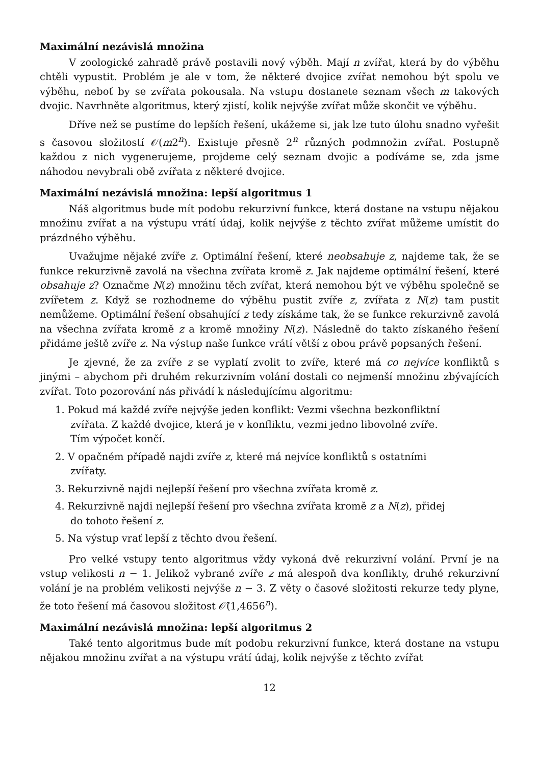Maximální nezávislá množina
V zoologické zahradě právě postavili nový výběh. Mají n zvířat, která by do výběhu chtěli vypustit. Problém je ale v tom, že některé dvojice zvířat nemohou být spolu ve výběhu, neboť by se zvířata pokousala. Na vstupu dostanete seznam všech m takových dvojic. Navrhněte algoritmus, který zjistí, kolik nejvýše zvířat může skončit ve výběhu.
Dříve než se pustíme do lepších řešení, ukážeme si, jak lze tuto úlohu snadno vyřešit s časovou složitostí 𝒪(m2<sup>n</sup>). Existuje přesně 2<sup>n</sup> různých podmnožin zvířat. Postupně každou z nich vygenerujeme, projdeme celý seznam dvojic a podíváme se, zda jsme náhodou nevybrali obě zvířata z některé dvojice.
Maximální nezávislá množina: lepší algoritmus 1
Náš algoritmus bude mít podobu rekurzivní funkce, která dostane na vstupu nějakou množinu zvířat a na výstupu vrátí údaj, kolik nejvýše z těchto zvířat můžeme umístit do prázdného výběhu.
Uvažujme nějaké zvíře z. Optimální řešení, které neobsahuje z, najdeme tak, že se funkce rekurzivně zavolá na všechna zvířata kromě z. Jak najdeme optimální řešení, které obsahuje z? Označme N(z) množinu těch zvířat, která nemohou být ve výběhu společně se zvířetem z. Když se rozhodneme do výběhu pustit zvíře z, zvířata z N(z) tam pustit nemůžeme. Optimální řešení obsahující z tedy získáme tak, že se funkce rekurzivně zavolá na všechna zvířata kromě z a kromě množiny N(z). Následně do takto získaného řešení přidáme ještě zvíře z. Na výstup naše funkce vrátí větší z obou právě popsaných řešení.
Je zjevné, že za zvíře z se vyplatí zvolit to zvíře, které má co nejvíce konfliktů s jinými – abychom při druhém rekurzivním volání dostali co nejmenší množinu zbývajících zvířat. Toto pozorování nás přivádí k následujícímu algoritmu:
1. Pokud má každé zvíře nejvýše jeden konflikt: Vezmi všechna bezkonfliktní zvířata. Z každé dvojice, která je v konfliktu, vezmi jedno libovolné zvíře. Tím výpočet končí.
2. V opačném případě najdi zvíře z, které má nejvíce konfliktů s ostatními zvířaty.
3. Rekurzivně najdi nejlepší řešení pro všechna zvířata kromě z.
4. Rekurzivně najdi nejlepší řešení pro všechna zvířata kromě z a N(z), přidej do tohoto řešení z.
5. Na výstup vrať lepší z těchto dvou řešení.
Pro velké vstupy tento algoritmus vždy vykoná dvě rekurzivní volání. První je na vstup velikosti n − 1. Jelikož vybrané zvíře z má alespoň dva konflikty, druhé rekurzivní volání je na problém velikosti nejvýše n − 3. Z věty o časové složitosti rekurze tedy plyne, že toto řešení má časovou složitost 𝒪̂(1,4656<sup>n</sup>).
Maximální nezávislá množina: lepší algoritmus 2
Také tento algoritmus bude mít podobu rekurzivní funkce, která dostane na vstupu nějakou množinu zvířat a na výstupu vrátí údaj, kolik nejvýše z těchto zvířat
12